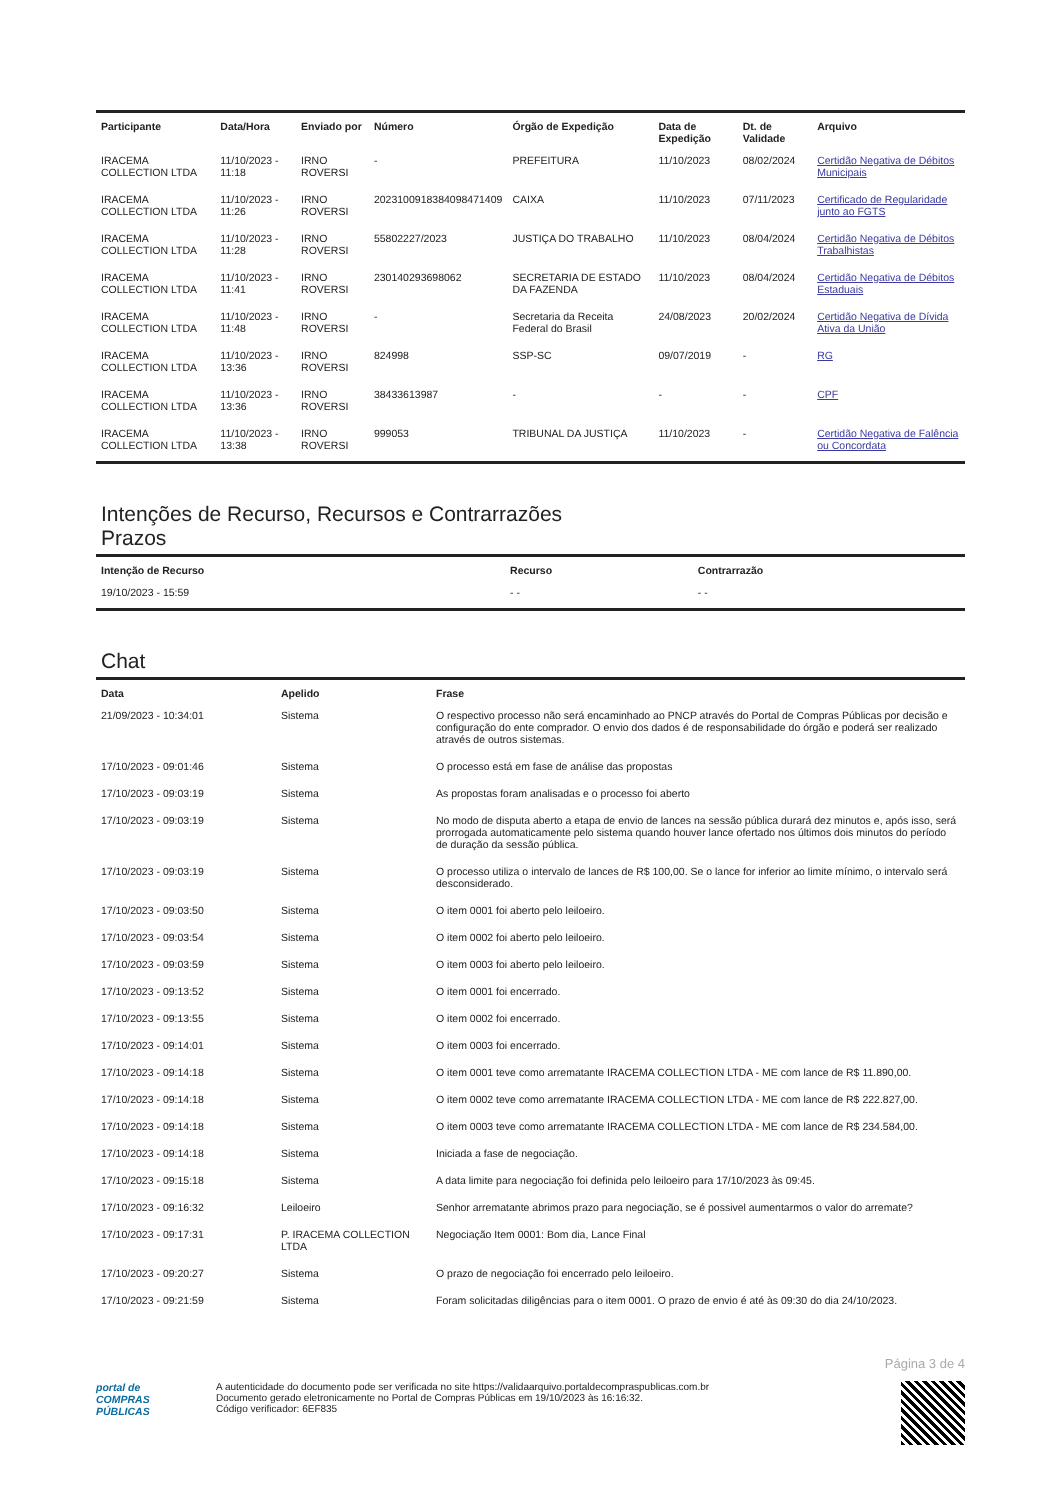| Participante | Data/Hora | Enviado por | Número | Órgão de Expedição | Data de Expedição | Dt. de Validade | Arquivo |
| --- | --- | --- | --- | --- | --- | --- | --- |
| IRACEMA COLLECTION LTDA | 11/10/2023 - 11:18 | IRNO ROVERSI | - | PREFEITURA | 11/10/2023 | 08/02/2024 | Certidão Negativa de Débitos Municipais |
| IRACEMA COLLECTION LTDA | 11/10/2023 - 11:26 | IRNO ROVERSI | 2023100918384098471409 | CAIXA | 11/10/2023 | 07/11/2023 | Certificado de Regularidade junto ao FGTS |
| IRACEMA COLLECTION LTDA | 11/10/2023 - 11:28 | IRNO ROVERSI | 55802227/2023 | JUSTIÇA DO TRABALHO | 11/10/2023 | 08/04/2024 | Certidão Negativa de Débitos Trabalhistas |
| IRACEMA COLLECTION LTDA | 11/10/2023 - 11:41 | IRNO ROVERSI | 230140293698062 | SECRETARIA DE ESTADO DA FAZENDA | 11/10/2023 | 08/04/2024 | Certidão Negativa de Débitos Estaduais |
| IRACEMA COLLECTION LTDA | 11/10/2023 - 11:48 | IRNO ROVERSI | - | Secretaria da Receita Federal do Brasil | 24/08/2023 | 20/02/2024 | Certidão Negativa de Dívida Ativa da União |
| IRACEMA COLLECTION LTDA | 11/10/2023 - 13:36 | IRNO ROVERSI | 824998 | SSP-SC | 09/07/2019 | - | RG |
| IRACEMA COLLECTION LTDA | 11/10/2023 - 13:36 | IRNO ROVERSI | 38433613987 | - | - | - | CPF |
| IRACEMA COLLECTION LTDA | 11/10/2023 - 13:38 | IRNO ROVERSI | 999053 | TRIBUNAL DA JUSTIÇA | 11/10/2023 | - | Certidão Negativa de Falência ou Concordata |
Intenções de Recurso, Recursos e Contrarrazões
Prazos
| Intenção de Recurso | Recurso | Contrarrazão |
| --- | --- | --- |
| 19/10/2023 - 15:59 | - - | - - |
Chat
| Data | Apelido | Frase |
| --- | --- | --- |
| 21/09/2023 - 10:34:01 | Sistema | O respectivo processo não será encaminhado ao PNCP através do Portal de Compras Públicas por decisão e configuração do ente comprador. O envio dos dados é de responsabilidade do órgão e poderá ser realizado através de outros sistemas. |
| 17/10/2023 - 09:01:46 | Sistema | O processo está em fase de análise das propostas |
| 17/10/2023 - 09:03:19 | Sistema | As propostas foram analisadas e o processo foi aberto |
| 17/10/2023 - 09:03:19 | Sistema | No modo de disputa aberto a etapa de envio de lances na sessão pública durará dez minutos e, após isso, será prorrogada automaticamente pelo sistema quando houver lance ofertado nos últimos dois minutos do período de duração da sessão pública. |
| 17/10/2023 - 09:03:19 | Sistema | O processo utiliza o intervalo de lances de R$ 100,00. Se o lance for inferior ao limite mínimo, o intervalo será desconsiderado. |
| 17/10/2023 - 09:03:50 | Sistema | O item 0001 foi aberto pelo leiloeiro. |
| 17/10/2023 - 09:03:54 | Sistema | O item 0002 foi aberto pelo leiloeiro. |
| 17/10/2023 - 09:03:59 | Sistema | O item 0003 foi aberto pelo leiloeiro. |
| 17/10/2023 - 09:13:52 | Sistema | O item 0001 foi encerrado. |
| 17/10/2023 - 09:13:55 | Sistema | O item 0002 foi encerrado. |
| 17/10/2023 - 09:14:01 | Sistema | O item 0003 foi encerrado. |
| 17/10/2023 - 09:14:18 | Sistema | O item 0001 teve como arrematante IRACEMA COLLECTION LTDA - ME com lance de R$ 11.890,00. |
| 17/10/2023 - 09:14:18 | Sistema | O item 0002 teve como arrematante IRACEMA COLLECTION LTDA - ME com lance de R$ 222.827,00. |
| 17/10/2023 - 09:14:18 | Sistema | O item 0003 teve como arrematante IRACEMA COLLECTION LTDA - ME com lance de R$ 234.584,00. |
| 17/10/2023 - 09:14:18 | Sistema | Iniciada a fase de negociação. |
| 17/10/2023 - 09:15:18 | Sistema | A data limite para negociação foi definida pelo leiloeiro para 17/10/2023 às 09:45. |
| 17/10/2023 - 09:16:32 | Leiloeiro | Senhor arrematante abrimos prazo para negociação, se é possivel aumentarmos o valor do arremate? |
| 17/10/2023 - 09:17:31 | P. IRACEMA COLLECTION LTDA | Negociação Item 0001: Bom dia, Lance Final |
| 17/10/2023 - 09:20:27 | Sistema | O prazo de negociação foi encerrado pelo leiloeiro. |
| 17/10/2023 - 09:21:59 | Sistema | Foram solicitadas diligências para o item 0001. O prazo de envio é até às 09:30 do dia 24/10/2023. |
Página 3 de 4
portal de
COMPRAS
PÚBLICAS
A autenticidade do documento pode ser verificada no site https://validaarquivo.portaldecompraspublicas.com.br
Documento gerado eletronicamente no Portal de Compras Públicas em 19/10/2023 às 16:16:32.
Código verificador: 6EF835